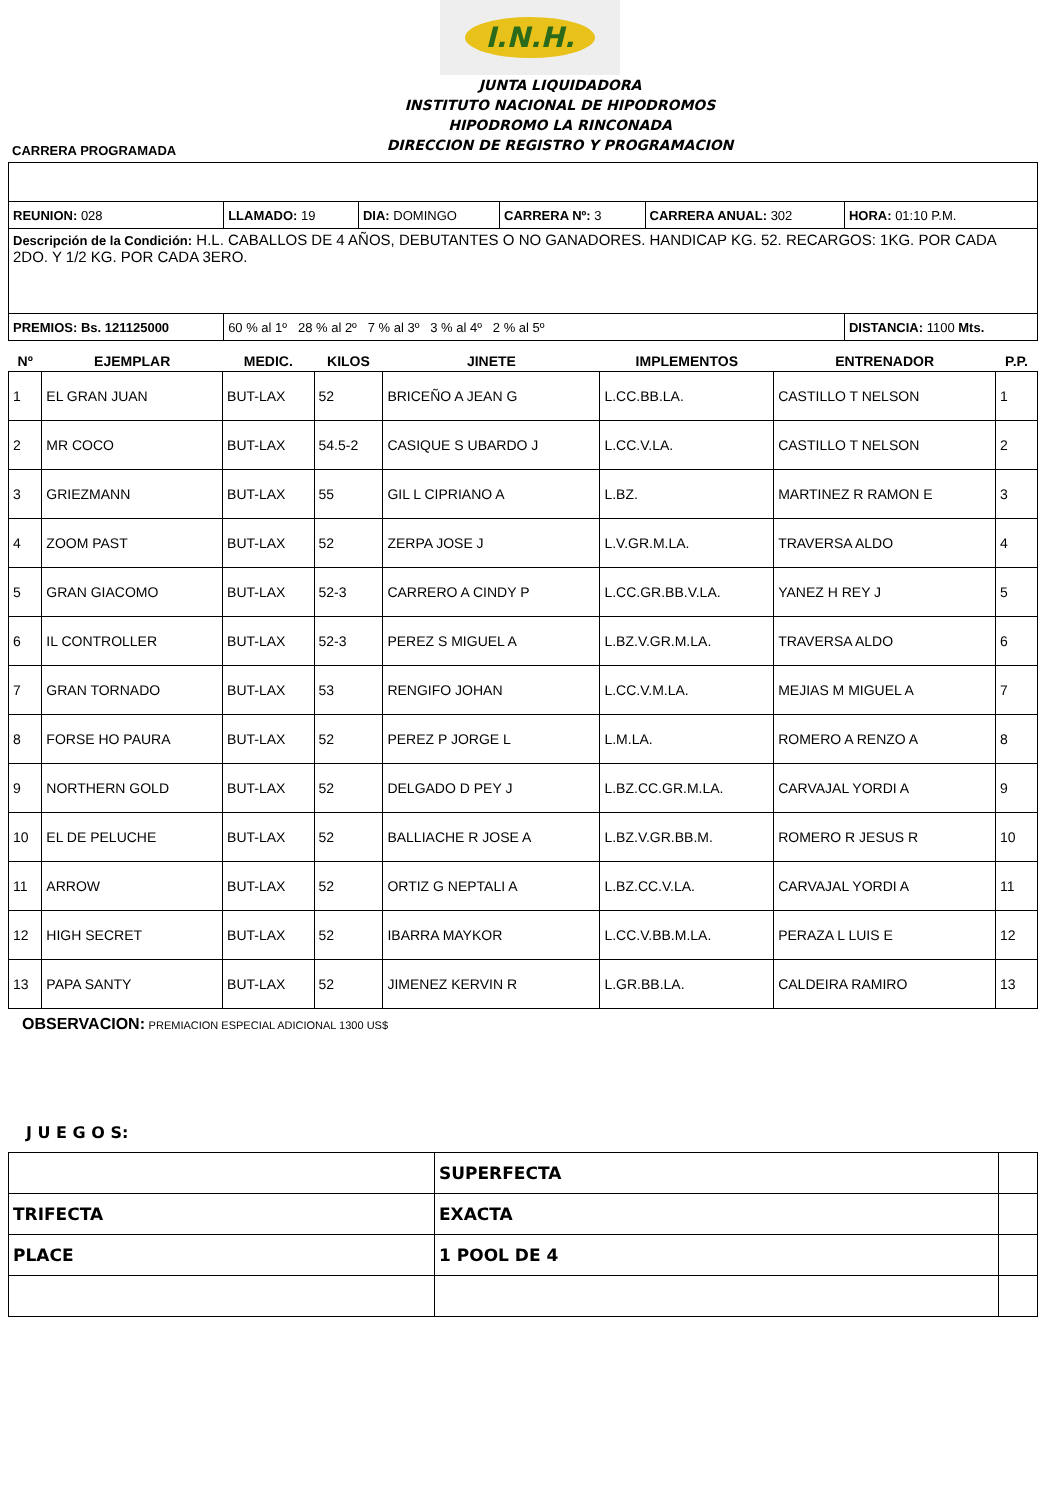I.N.H.
JUNTA LIQUIDADORA
INSTITUTO NACIONAL DE HIPODROMOS
HIPODROMO LA RINCONADA
DIRECCION DE REGISTRO Y PROGRAMACION
CARRERA PROGRAMADA
| REUNION: 028 | LLAMADO: 19 | DIA: DOMINGO | CARRERA Nº: 3 | CARRERA ANUAL: 302 | HORA: 01:10 P.M. |
| Descripción de la Condición: H.L. CABALLOS DE 4 AÑOS, DEBUTANTES O NO GANADORES. HANDICAP KG. 52. RECARGOS: 1KG. POR CADA 2DO. Y 1/2 KG. POR CADA 3ERO. | | | | | |
| PREMIOS: Bs. 121125000 | 60 % al 1º 28 % al 2º 7 % al 3º 3 % al 4º 2 % al 5º | | | | DISTANCIA: 1100 Mts. |
| Nº | EJEMPLAR | MEDIC. | KILOS | JINETE | IMPLEMENTOS | ENTRENADOR | P.P. |
| --- | --- | --- | --- | --- | --- | --- | --- |
| 1 | EL GRAN JUAN | BUT-LAX | 52 | BRICEÑO A JEAN G | L.CC.BB.LA. | CASTILLO T NELSON | 1 |
| 2 | MR COCO | BUT-LAX | 54.5-2 | CASIQUE S UBARDO J | L.CC.V.LA. | CASTILLO T NELSON | 2 |
| 3 | GRIEZMANN | BUT-LAX | 55 | GIL L CIPRIANO A | L.BZ. | MARTINEZ R RAMON E | 3 |
| 4 | ZOOM PAST | BUT-LAX | 52 | ZERPA JOSE J | L.V.GR.M.LA. | TRAVERSA ALDO | 4 |
| 5 | GRAN GIACOMO | BUT-LAX | 52-3 | CARRERO A CINDY P | L.CC.GR.BB.V.LA. | YANEZ H REY J | 5 |
| 6 | IL CONTROLLER | BUT-LAX | 52-3 | PEREZ S MIGUEL A | L.BZ.V.GR.M.LA. | TRAVERSA ALDO | 6 |
| 7 | GRAN TORNADO | BUT-LAX | 53 | RENGIFO JOHAN | L.CC.V.M.LA. | MEJIAS M MIGUEL A | 7 |
| 8 | FORSE HO PAURA | BUT-LAX | 52 | PEREZ P JORGE L | L.M.LA. | ROMERO A RENZO A | 8 |
| 9 | NORTHERN GOLD | BUT-LAX | 52 | DELGADO D PEY J | L.BZ.CC.GR.M.LA. | CARVAJAL YORDI A | 9 |
| 10 | EL DE PELUCHE | BUT-LAX | 52 | BALLIACHE R JOSE A | L.BZ.V.GR.BB.M. | ROMERO R JESUS R | 10 |
| 11 | ARROW | BUT-LAX | 52 | ORTIZ G NEPTALI A | L.BZ.CC.V.LA. | CARVAJAL YORDI A | 11 |
| 12 | HIGH SECRET | BUT-LAX | 52 | IBARRA MAYKOR | L.CC.V.BB.M.LA. | PERAZA L LUIS E | 12 |
| 13 | PAPA SANTY | BUT-LAX | 52 | JIMENEZ KERVIN R | L.GR.BB.LA. | CALDEIRA RAMIRO | 13 |
OBSERVACION: PREMIACION ESPECIAL ADICIONAL 1300 US$
J U E G O S:
| | SUPERFECTA | |
| TRIFECTA | EXACTA | |
| PLACE | 1 POOL DE 4 | |